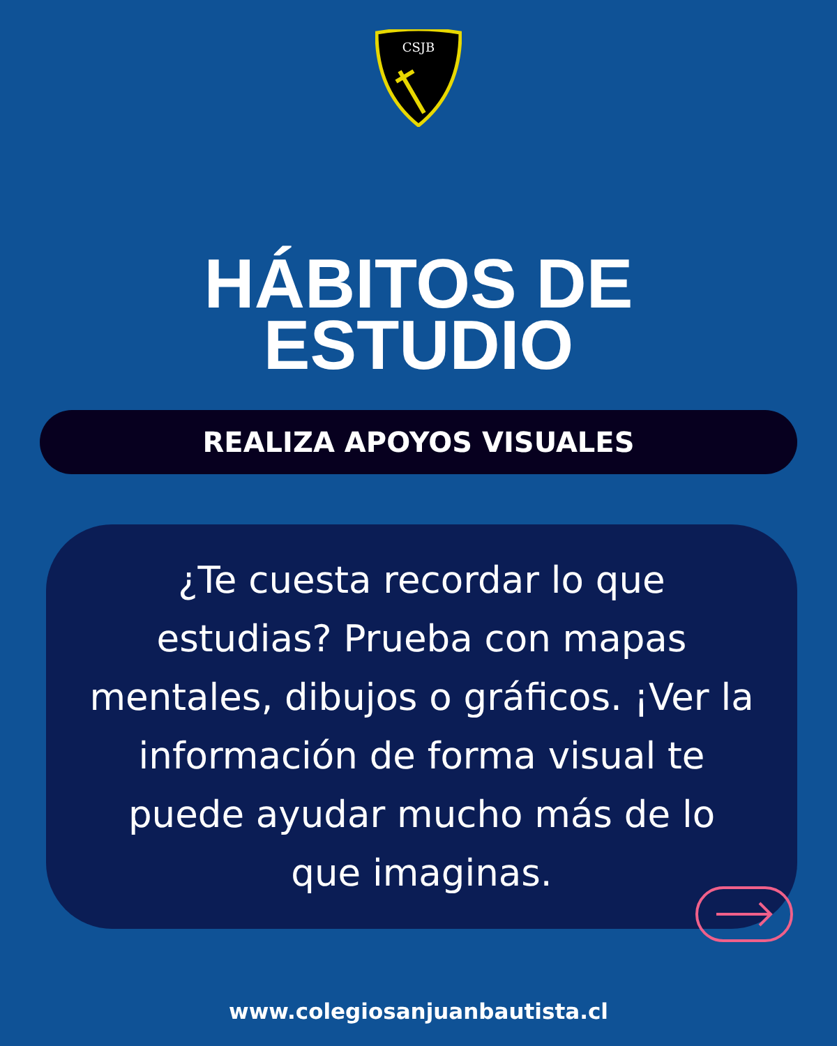CSJB
HÁBITOS DE
ESTUDIO
REALIZA APOYOS VISUALES
¿Te cuesta recordar lo que estudias? Prueba con mapas mentales, dibujos o gráficos. ¡Ver la información de forma visual te puede ayudar mucho más de lo que imaginas.
www.colegiosanjuanbautista.cl